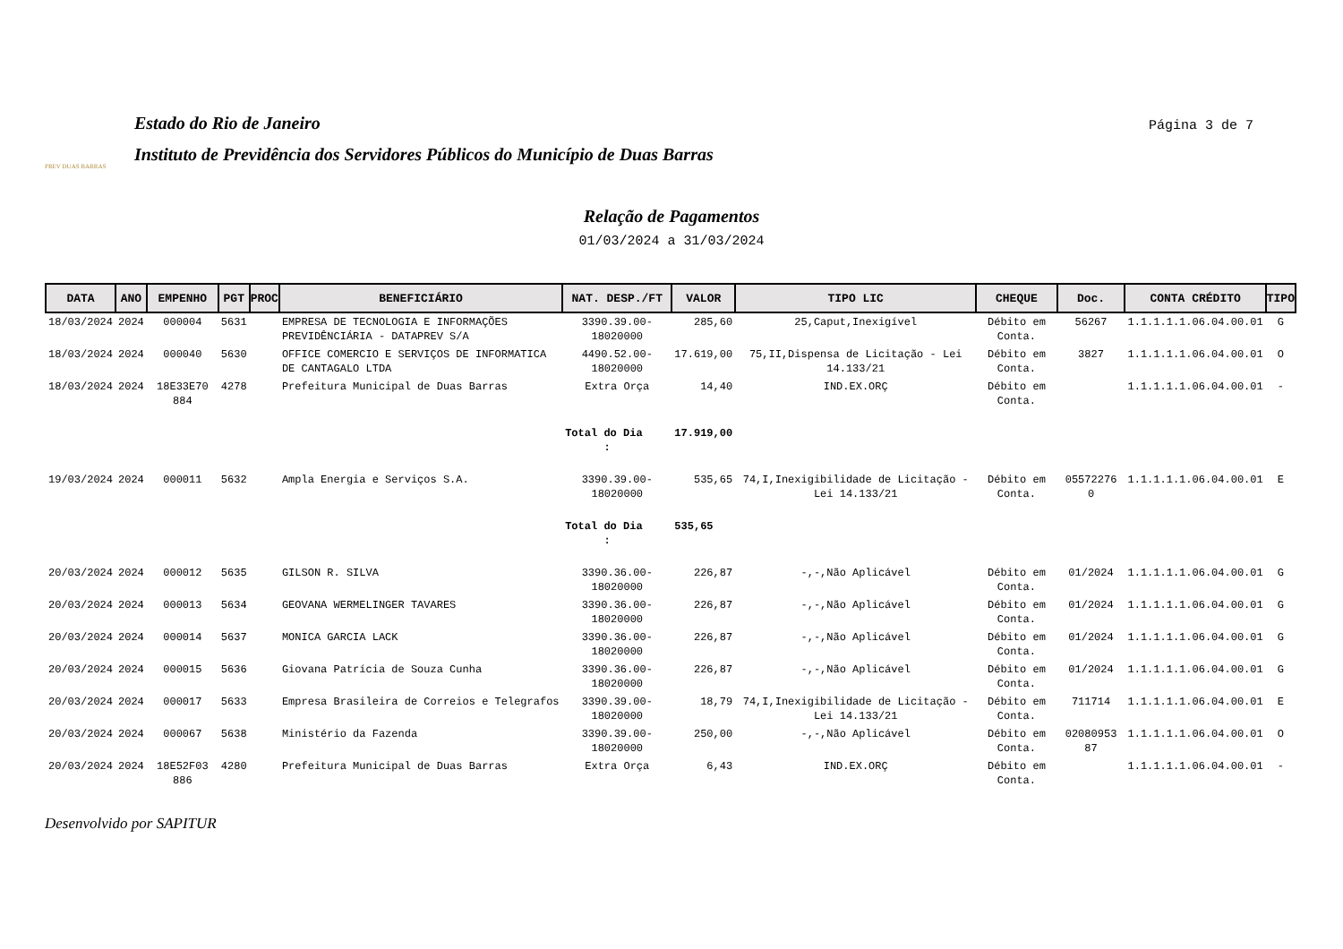PREV DUAS BARRAS
Estado do Rio de Janeiro
Instituto de Previdência dos Servidores Públicos do Município de Duas Barras
Página 3 de 7
Relação de Pagamentos
01/03/2024 a 31/03/2024
| DATA | ANO | EMPENHO | PGT | PROC | BENEFICIÁRIO | NAT. DESP./FT | VALOR | TIPO LIC | CHEQUE | Doc. | CONTA CRÉDITO | TIPO |
| --- | --- | --- | --- | --- | --- | --- | --- | --- | --- | --- | --- | --- |
| 18/03/2024 | 2024 | 000004 | 5631 | | EMPRESA DE TECNOLOGIA E INFORMAÇÕES PREVIDÊNCIÁRIA - DATAPREV S/A | 3390.39.00-18020000 | 285,60 | 25,Caput,Inexigível | Débito em Conta. | 56267 | 1.1.1.1.1.06.04.00.01 | G |
| 18/03/2024 | 2024 | 000040 | 5630 | | OFFICE COMERCIO E SERVIÇOS DE INFORMATICA DE CANTAGALO LTDA | 4490.52.00-18020000 | 17.619,00 | 75,II,Dispensa de Licitação - Lei 14.133/21 | Débito em Conta. | 3827 | 1.1.1.1.1.06.04.00.01 | O |
| 18/03/2024 | 2024 | 18E33E70 884 | 4278 | | Prefeitura Municipal de Duas Barras | Extra Orça | 14,40 | IND.EX.ORÇ | Débito em Conta. | | 1.1.1.1.1.06.04.00.01 | - |
| | | | | | | Total do Dia : | 17.919,00 | | | | | |
| 19/03/2024 | 2024 | 000011 | 5632 | | Ampla Energia e Serviços S.A. | 3390.39.00-18020000 | 535,65 | 74,I,Inexigibilidade de Licitação - Lei 14.133/21 | Débito em Conta. | 05572276 0 | 1.1.1.1.1.06.04.00.01 | E |
| | | | | | | Total do Dia : | 535,65 | | | | | |
| 20/03/2024 | 2024 | 000012 | 5635 | | GILSON R. SILVA | 3390.36.00-18020000 | 226,87 | -,-,Não Aplicável | Débito em Conta. | 01/2024 | 1.1.1.1.1.06.04.00.01 | G |
| 20/03/2024 | 2024 | 000013 | 5634 | | GEOVANA WERMELINGER TAVARES | 3390.36.00-18020000 | 226,87 | -,-,Não Aplicável | Débito em Conta. | 01/2024 | 1.1.1.1.1.06.04.00.01 | G |
| 20/03/2024 | 2024 | 000014 | 5637 | | MONICA GARCIA LACK | 3390.36.00-18020000 | 226,87 | -,-,Não Aplicável | Débito em Conta. | 01/2024 | 1.1.1.1.1.06.04.00.01 | G |
| 20/03/2024 | 2024 | 000015 | 5636 | | Giovana Patrícia de Souza Cunha | 3390.36.00-18020000 | 226,87 | -,-,Não Aplicável | Débito em Conta. | 01/2024 | 1.1.1.1.1.06.04.00.01 | G |
| 20/03/2024 | 2024 | 000017 | 5633 | | Empresa Brasileira de Correios e Telegrafos | 3390.39.00-18020000 | 18,79 | 74,I,Inexigibilidade de Licitação - Lei 14.133/21 | Débito em Conta. | 711714 | 1.1.1.1.1.06.04.00.01 | E |
| 20/03/2024 | 2024 | 000067 | 5638 | | Ministério da Fazenda | 3390.39.00-18020000 | 250,00 | -,-,Não Aplicável | Débito em Conta. | 02080953 87 | 1.1.1.1.1.06.04.00.01 | O |
| 20/03/2024 | 2024 | 18E52F03 886 | 4280 | | Prefeitura Municipal de Duas Barras | Extra Orça | 6,43 | IND.EX.ORÇ | Débito em Conta. | | 1.1.1.1.1.06.04.00.01 | - |
Desenvolvido por SAPITUR